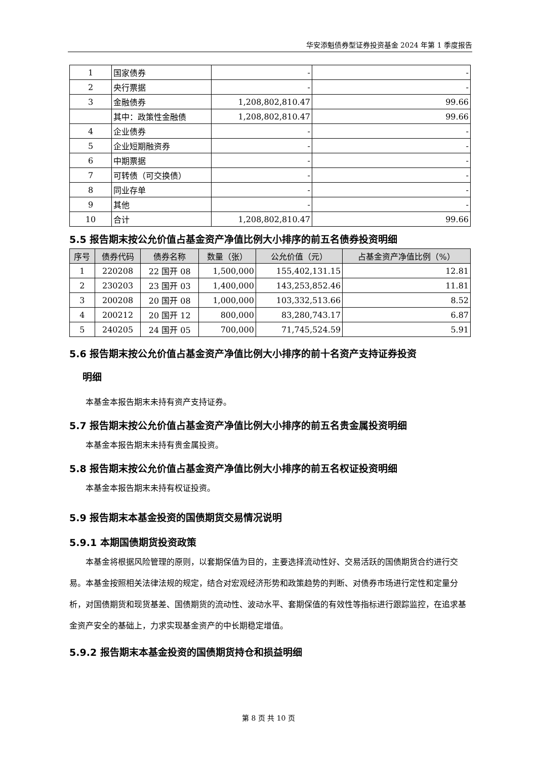华安添魁债券型证券投资基金 2024 年第 1 季度报告
| 1 | 国家债券 | - | - |
| 2 | 央行票据 | - | - |
| 3 | 金融债券 | 1,208,802,810.47 | 99.66 |
| | 其中：政策性金融债 | 1,208,802,810.47 | 99.66 |
| 4 | 企业债券 | - | - |
| 5 | 企业短期融资券 | - | - |
| 6 | 中期票据 | - | - |
| 7 | 可转债（可交换债） | - | - |
| 8 | 同业存单 | - | - |
| 9 | 其他 | - | - |
| 10 | 合计 | 1,208,802,810.47 | 99.66 |
5.5 报告期末按公允价值占基金资产净值比例大小排序的前五名债券投资明细
| 序号 | 债券代码 | 债券名称 | 数量（张） | 公允价值（元） | 占基金资产净值比例（%） |
| --- | --- | --- | --- | --- | --- |
| 1 | 220208 | 22 国开 08 | 1,500,000 | 155,402,131.15 | 12.81 |
| 2 | 230203 | 23 国开 03 | 1,400,000 | 143,253,852.46 | 11.81 |
| 3 | 200208 | 20 国开 08 | 1,000,000 | 103,332,513.66 | 8.52 |
| 4 | 200212 | 20 国开 12 | 800,000 | 83,280,743.17 | 6.87 |
| 5 | 240205 | 24 国开 05 | 700,000 | 71,745,524.59 | 5.91 |
5.6 报告期末按公允价值占基金资产净值比例大小排序的前十名资产支持证券投资
明细
本基金本报告期末未持有资产支持证券。
5.7 报告期末按公允价值占基金资产净值比例大小排序的前五名贵金属投资明细
本基金本报告期末未持有贵金属投资。
5.8 报告期末按公允价值占基金资产净值比例大小排序的前五名权证投资明细
本基金本报告期末未持有权证投资。
5.9 报告期末本基金投资的国债期货交易情况说明
5.9.1 本期国债期货投资政策
本基金将根据风险管理的原则，以套期保值为目的，主要选择流动性好、交易活跃的国债期货合约进行交易。本基金按照相关法律法规的规定，结合对宏观经济形势和政策趋势的判断、对债券市场进行定性和定量分析，对国债期货和现货基差、国债期货的流动性、波动水平、套期保值的有效性等指标进行跟踪监控，在追求基金资产安全的基础上，力求实现基金资产的中长期稳定增值。
5.9.2 报告期末本基金投资的国债期货持仓和损益明细
第 8 页 共 10 页